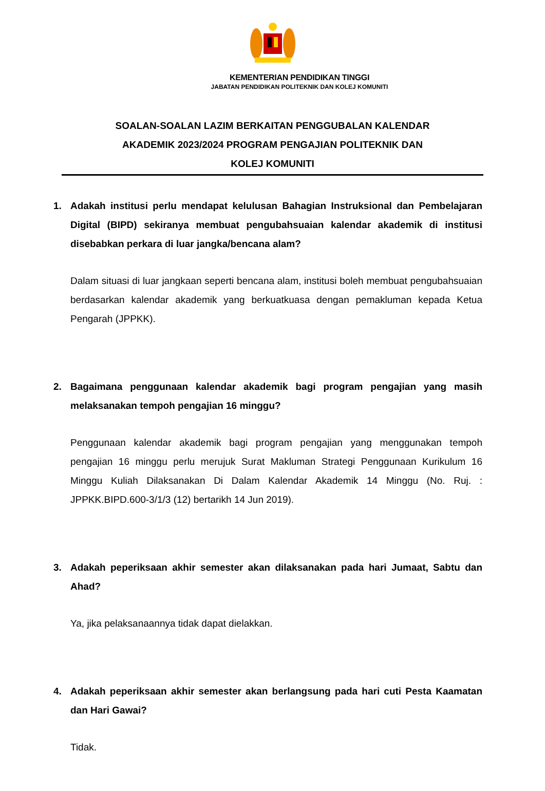KEMENTERIAN PENDIDIKAN TINGGI
JABATAN PENDIDIKAN POLITEKNIK DAN KOLEJ KOMUNITI
SOALAN-SOALAN LAZIM BERKAITAN PENGGUBALAN KALENDAR
AKADEMIK 2023/2024 PROGRAM PENGAJIAN POLITEKNIK DAN
KOLEJ KOMUNITI
1. Adakah institusi perlu mendapat kelulusan Bahagian Instruksional dan Pembelajaran Digital (BIPD) sekiranya membuat pengubahsuaian kalendar akademik di institusi disebabkan perkara di luar jangka/bencana alam?
Dalam situasi di luar jangkaan seperti bencana alam, institusi boleh membuat pengubahsuaian berdasarkan kalendar akademik yang berkuatkuasa dengan pemakluman kepada Ketua Pengarah (JPPKK).
2. Bagaimana penggunaan kalendar akademik bagi program pengajian yang masih melaksanakan tempoh pengajian 16 minggu?
Penggunaan kalendar akademik bagi program pengajian yang menggunakan tempoh pengajian 16 minggu perlu merujuk Surat Makluman Strategi Penggunaan Kurikulum 16 Minggu Kuliah Dilaksanakan Di Dalam Kalendar Akademik 14 Minggu (No. Ruj. : JPPKK.BIPD.600-3/1/3 (12) bertarikh 14 Jun 2019).
3. Adakah peperiksaan akhir semester akan dilaksanakan pada hari Jumaat, Sabtu dan Ahad?
Ya, jika pelaksanaannya tidak dapat dielakkan.
4. Adakah peperiksaan akhir semester akan berlangsung pada hari cuti Pesta Kaamatan dan Hari Gawai?
Tidak.